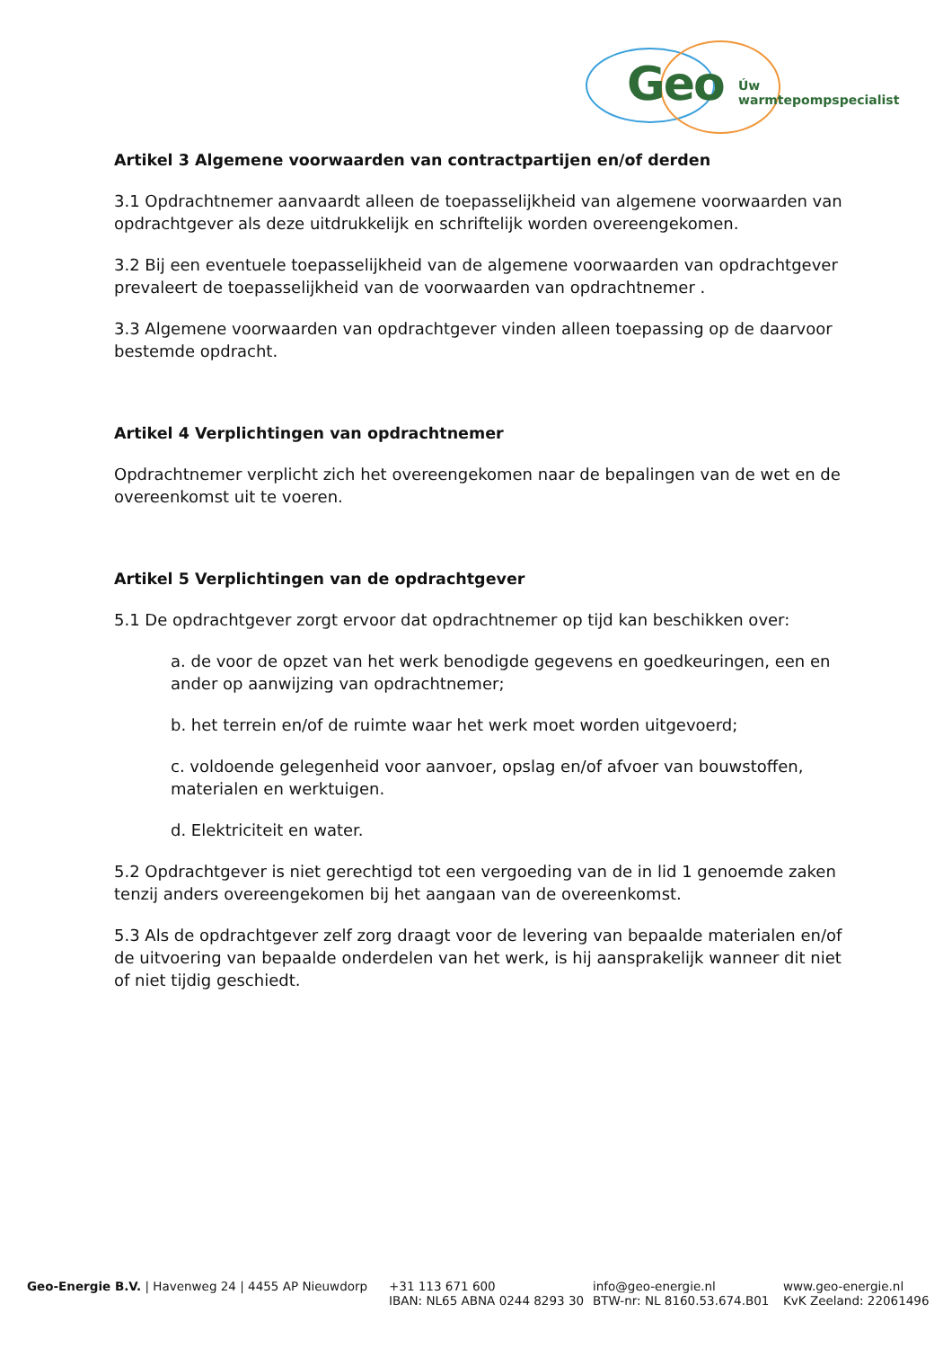Geo Úw warmtepompspecialist
Artikel 3 Algemene voorwaarden van contractpartijen en/of derden
3.1 Opdrachtnemer aanvaardt alleen de toepasselijkheid van algemene voorwaarden van opdrachtgever als deze uitdrukkelijk en schriftelijk worden overeengekomen.
3.2 Bij een eventuele toepasselijkheid van de algemene voorwaarden van opdrachtgever prevaleert de toepasselijkheid van de voorwaarden van opdrachtnemer .
3.3 Algemene voorwaarden van opdrachtgever vinden alleen toepassing op de daarvoor bestemde opdracht.
Artikel 4 Verplichtingen van opdrachtnemer
Opdrachtnemer verplicht zich het overeengekomen naar de bepalingen van de wet en de overeenkomst uit te voeren.
Artikel 5 Verplichtingen van de opdrachtgever
5.1 De opdrachtgever zorgt ervoor dat opdrachtnemer op tijd kan beschikken over:
a. de voor de opzet van het werk benodigde gegevens en goedkeuringen, een en ander op aanwijzing van opdrachtnemer;
b. het terrein en/of de ruimte waar het werk moet worden uitgevoerd;
c. voldoende gelegenheid voor aanvoer, opslag en/of afvoer van bouwstoffen, materialen en werktuigen.
d. Elektriciteit en water.
5.2 Opdrachtgever is niet gerechtigd tot een vergoeding van de in lid 1 genoemde zaken tenzij anders overeengekomen bij het aangaan van de overeenkomst.
5.3 Als de opdrachtgever zelf zorg draagt voor de levering van bepaalde materialen en/of de uitvoering van bepaalde onderdelen van het werk, is hij aansprakelijk wanneer dit niet of niet tijdig geschiedt.
Geo-Energie B.V. | Havenweg 24 | 4455 AP Nieuwdorp +31 113 671 600
IBAN: NL65 ABNA 0244 8293 30
info@geo-energie.nl
BTW-nr: NL 8160.53.674.B01
www.geo-energie.nl
KvK Zeeland: 22061496